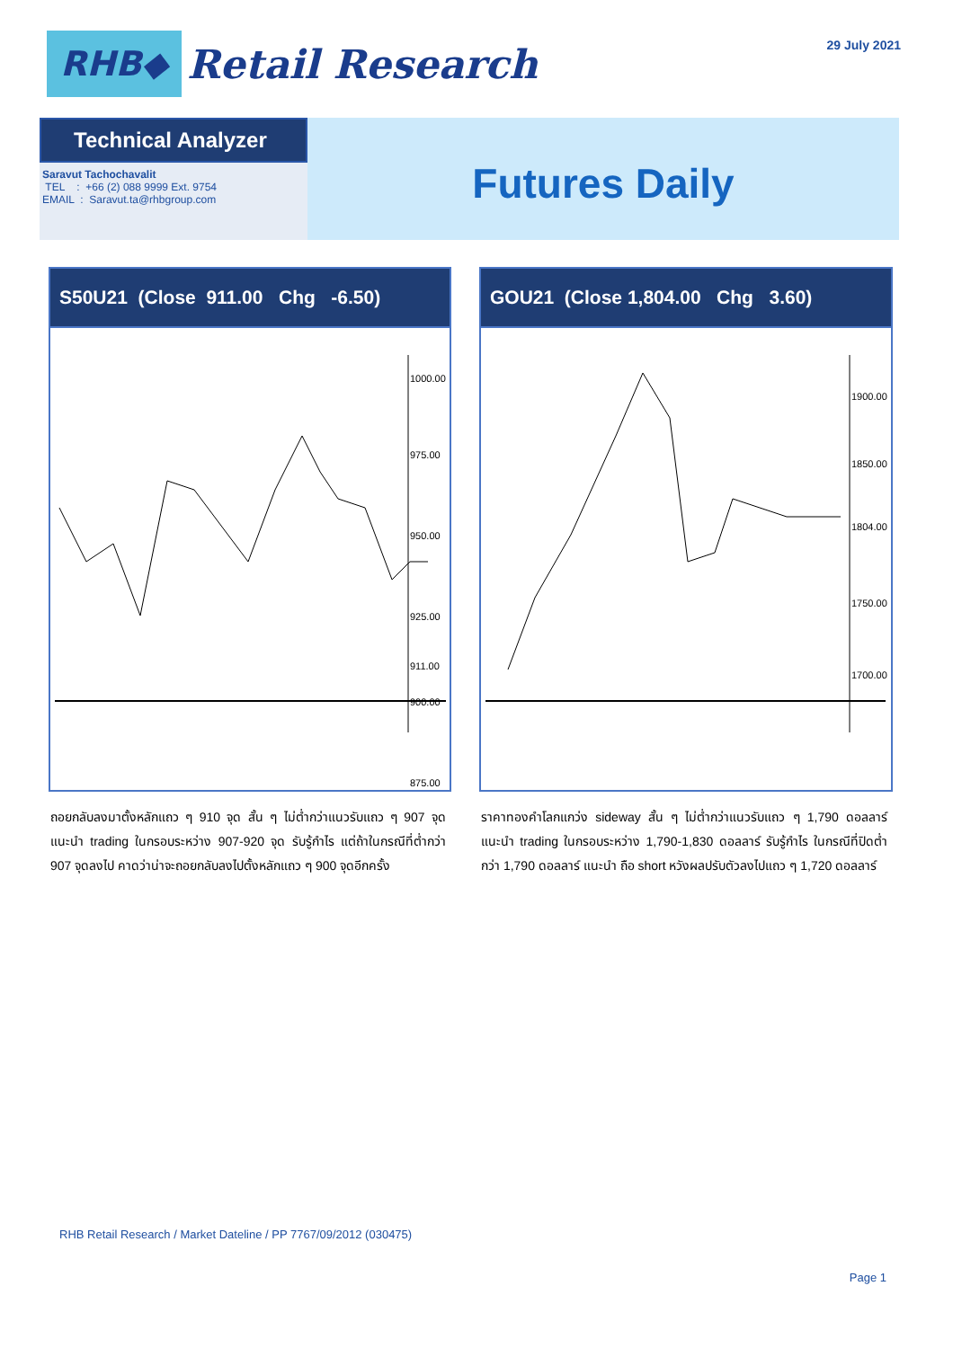RHB◆
Retail Research
29 July 2021
Technical Analyzer
Saravut Tachochavalit
TEL : +66 (2) 088 9999 Ext. 9754
EMAIL : Saravut.ta@rhbgroup.com
Futures Daily
S50U21 (Close 911.00 Chg -6.50)
1000.00
975.00
950.00
925.00
911.00
900.00
875.00
GOU21 (Close 1,804.00 Chg 3.60)
1900.00
1850.00
1804.00
1750.00
1700.00
ถอยกลับลงมาตั้งหลักแถว ๆ 910 จุด สั้น ๆ ไม่ต่ำกว่าแนวรับแถว ๆ 907 จุด แนะนำ trading ในกรอบระหว่าง 907-920 จุด รับรู้กำไร แต่ถ้าในกรณีที่ต่ำกว่า 907 จุดลงไป คาดว่าน่าจะถอยกลับลงไปตั้งหลักแถว ๆ 900 จุดอีกครั้ง
ราคาทองคำโลกแกว่ง sideway สั้น ๆ ไม่ต่ำกว่าแนวรับแถว ๆ 1,790 ดอลลาร์ แนะนำ trading ในกรอบระหว่าง 1,790-1,830 ดอลลาร์ รับรู้กำไร ในกรณีที่ปิดต่ำกว่า 1,790 ดอลลาร์ แนะนำ ถือ short หวังผลปรับตัวลงไปแถว ๆ 1,720 ดอลลาร์
RHB Retail Research / Market Dateline / PP 7767/09/2012 (030475)
Page 1